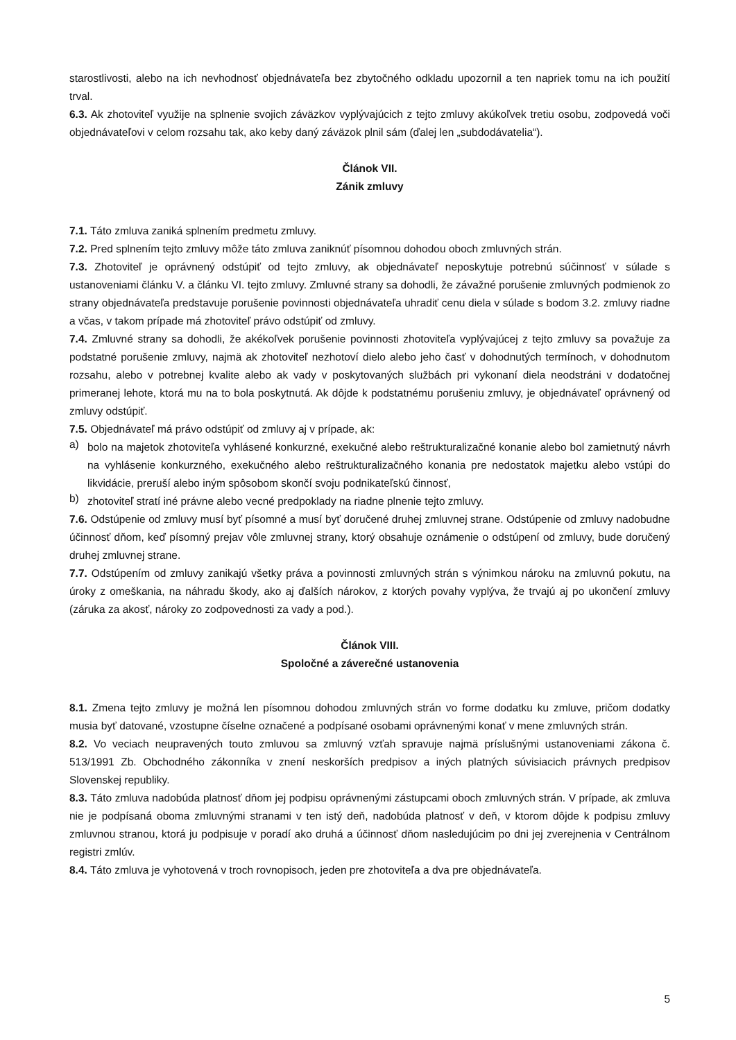starostlivosti, alebo na ich nevhodnosť objednávateľa bez zbytočného odkladu upozornil a ten napriek tomu na ich použití trval.
6.3. Ak zhotoviteľ využije na splnenie svojich záväzkov vyplývajúcich z tejto zmluvy akúkoľvek tretiu osobu, zodpovedá voči objednávateľovi v celom rozsahu tak, ako keby daný záväzok plnil sám (ďalej len „subdodávatelia“).
Článok VII.
Zánik zmluvy
7.1. Táto zmluva zaniká splnením predmetu zmluvy.
7.2. Pred splnením tejto zmluvy môže táto zmluva zaniknúť písomnou dohodou oboch zmluvných strán.
7.3. Zhotoviteľ je oprávnený odstúpiť od tejto zmluvy, ak objednávateľ neposkytuje potrebnú súčinnosť v súlade s ustanoveniami článku V. a článku VI. tejto zmluvy. Zmluvné strany sa dohodli, že závažné porušenie zmluvných podmienok zo strany objednávateľa predstavuje porušenie povinnosti objednávateľa uhradiť cenu diela v súlade s bodom 3.2. zmluvy riadne a včas, v takom prípade má zhotoviteľ právo odstúpiť od zmluvy.
7.4. Zmluvné strany sa dohodli, že akékoľvek porušenie povinnosti zhotoviteľa vyplývajúcej z tejto zmluvy sa považuje za podstatné porušenie zmluvy, najmä ak zhotoviteľ nezhotoví dielo alebo jeho časť v dohodnutých termínoch, v dohodnutom rozsahu, alebo v potrebnej kvalite alebo ak vady v poskytovaných službách pri vykonaní diela neodstráni v dodatočnej primeranej lehote, ktorá mu na to bola poskytnutá. Ak dôjde k podstatnému porušeniu zmluvy, je objednávateľ oprávnený od zmluvy odstúpiť.
7.5. Objednávateľ má právo odstúpiť od zmluvy aj v prípade, ak:
a)
bolo na majetok zhotoviteľa vyhlásené konkurzné, exekučné alebo reštrukturalizačné konanie alebo bol zamietnutý návrh na vyhlásenie konkurzného, exekučného alebo reštrukturalizačného konania pre nedostatok majetku alebo vstúpi do likvidácie, preruší alebo iným spôsobom skončí svoju podnikateľskú činnosť,
b)
zhotoviteľ stratí iné právne alebo vecné predpoklady na riadne plnenie tejto zmluvy.
7.6. Odstúpenie od zmluvy musí byť písomné a musí byť doručené druhej zmluvnej strane. Odstúpenie od zmluvy nadobudne účinnosť dňom, keď písomný prejav vôle zmluvnej strany, ktorý obsahuje oznámenie o odstúpení od zmluvy, bude doručený druhej zmluvnej strane.
7.7. Odstúpením od zmluvy zanikajú všetky práva a povinnosti zmluvných strán s výnimkou nároku na zmluvnú pokutu, na úroky z omeškania, na náhradu škody, ako aj ďalších nárokov, z ktorých povahy vyplýva, že trvajú aj po ukončení zmluvy (záruka za akosť, nároky zo zodpovednosti za vady a pod.).
Článok VIII.
Spoločné a záverečné ustanovenia
8.1. Zmena tejto zmluvy je možná len písomnou dohodou zmluvných strán vo forme dodatku ku zmluve, pričom dodatky musia byť datované, vzostupne číselne označené a podpísané osobami oprávnenými konať v mene zmluvných strán.
8.2. Vo veciach neupravených touto zmluvou sa zmluvný vzťah spravuje najmä príslušnými ustanoveniami zákona č. 513/1991 Zb. Obchodného zákonníka v znení neskorších predpisov a iných platných súvisiacich právnych predpisov Slovenskej republiky.
8.3. Táto zmluva nadobúda platnosť dňom jej podpisu oprávnenými zástupcami oboch zmluvných strán. V prípade, ak zmluva nie je podpísaná oboma zmluvnými stranami v ten istý deň, nadobúda platnosť v deň, v ktorom dôjde k podpisu zmluvy zmluvnou stranou, ktorá ju podpisuje v poradí ako druhá a účinnosť dňom nasledujúcim po dni jej zverejnenia v Centrálnom registri zmlúv.
8.4. Táto zmluva je vyhotovená v troch rovnopisoch, jeden pre zhotoviteľa a dva pre objednávateľa.
5